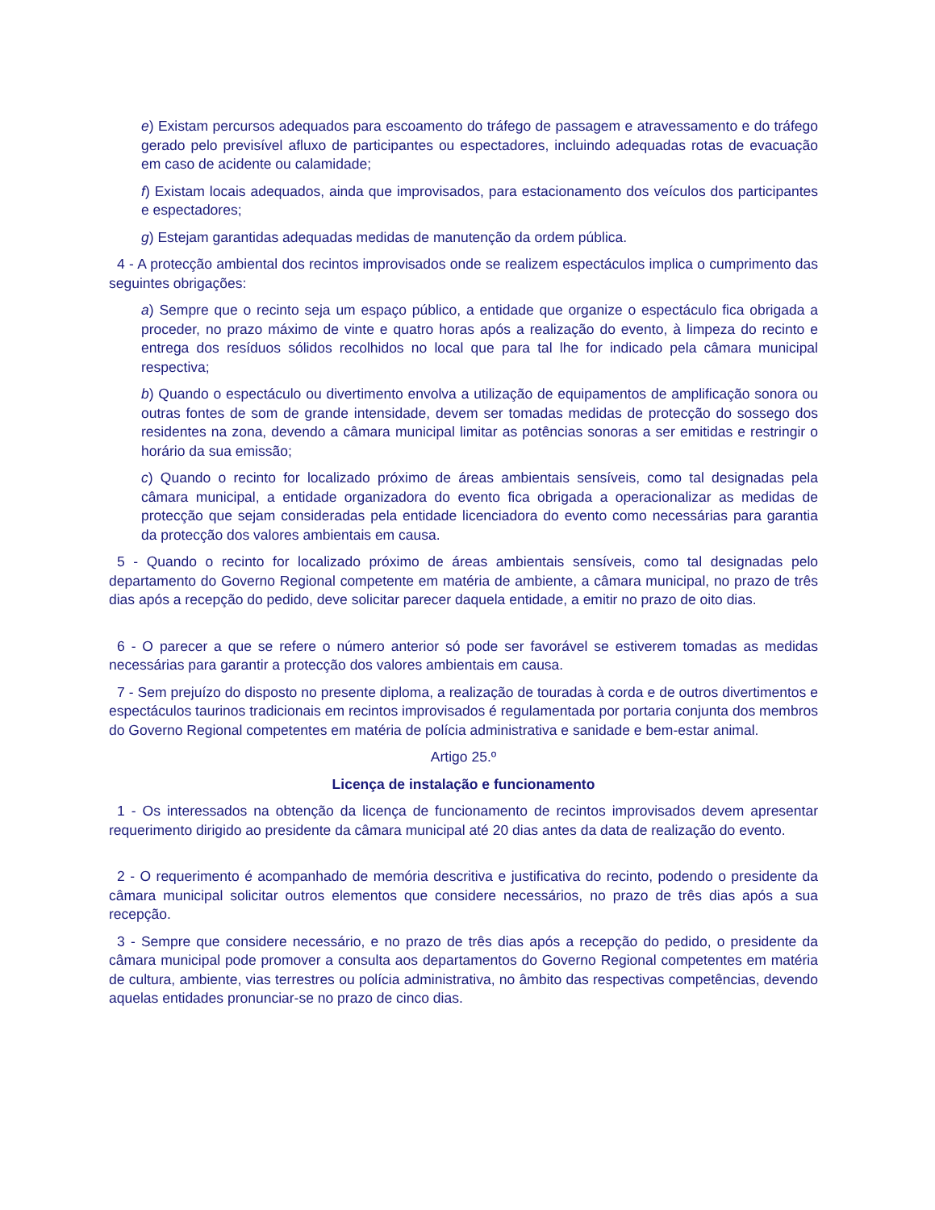e) Existam percursos adequados para escoamento do tráfego de passagem e atravessamento e do tráfego gerado pelo previsível afluxo de participantes ou espectadores, incluindo adequadas rotas de evacuação em caso de acidente ou calamidade;
f) Existam locais adequados, ainda que improvisados, para estacionamento dos veículos dos participantes e espectadores;
g) Estejam garantidas adequadas medidas de manutenção da ordem pública.
4 - A protecção ambiental dos recintos improvisados onde se realizem espectáculos implica o cumprimento das seguintes obrigações:
a) Sempre que o recinto seja um espaço público, a entidade que organize o espectáculo fica obrigada a proceder, no prazo máximo de vinte e quatro horas após a realização do evento, à limpeza do recinto e entrega dos resíduos sólidos recolhidos no local que para tal lhe for indicado pela câmara municipal respectiva;
b) Quando o espectáculo ou divertimento envolva a utilização de equipamentos de amplificação sonora ou outras fontes de som de grande intensidade, devem ser tomadas medidas de protecção do sossego dos residentes na zona, devendo a câmara municipal limitar as potências sonoras a ser emitidas e restringir o horário da sua emissão;
c) Quando o recinto for localizado próximo de áreas ambientais sensíveis, como tal designadas pela câmara municipal, a entidade organizadora do evento fica obrigada a operacionalizar as medidas de protecção que sejam consideradas pela entidade licenciadora do evento como necessárias para garantia da protecção dos valores ambientais em causa.
5 - Quando o recinto for localizado próximo de áreas ambientais sensíveis, como tal designadas pelo departamento do Governo Regional competente em matéria de ambiente, a câmara municipal, no prazo de três dias após a recepção do pedido, deve solicitar parecer daquela entidade, a emitir no prazo de oito dias.
6 - O parecer a que se refere o número anterior só pode ser favorável se estiverem tomadas as medidas necessárias para garantir a protecção dos valores ambientais em causa.
7 - Sem prejuízo do disposto no presente diploma, a realização de touradas à corda e de outros divertimentos e espectáculos taurinos tradicionais em recintos improvisados é regulamentada por portaria conjunta dos membros do Governo Regional competentes em matéria de polícia administrativa e sanidade e bem-estar animal.
Artigo 25.º
Licença de instalação e funcionamento
1 - Os interessados na obtenção da licença de funcionamento de recintos improvisados devem apresentar requerimento dirigido ao presidente da câmara municipal até 20 dias antes da data de realização do evento.
2 - O requerimento é acompanhado de memória descritiva e justificativa do recinto, podendo o presidente da câmara municipal solicitar outros elementos que considere necessários, no prazo de três dias após a sua recepção.
3 - Sempre que considere necessário, e no prazo de três dias após a recepção do pedido, o presidente da câmara municipal pode promover a consulta aos departamentos do Governo Regional competentes em matéria de cultura, ambiente, vias terrestres ou polícia administrativa, no âmbito das respectivas competências, devendo aquelas entidades pronunciar-se no prazo de cinco dias.